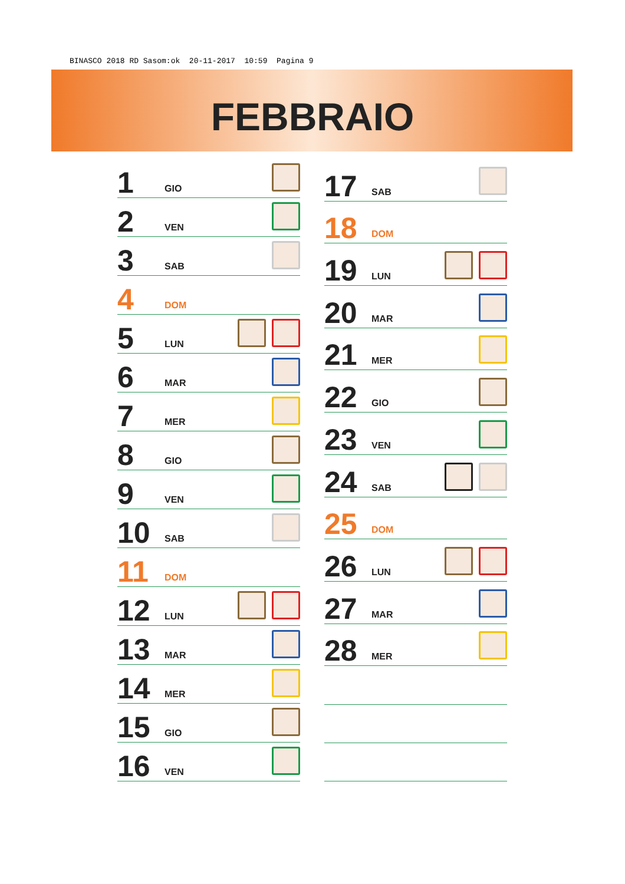BINASCO 2018 RD Sasom:ok 20-11-2017 10:59 Pagina 9
FEBBRAIO
| 1 | GIO | |
| 2 | VEN | |
| 3 | SAB | |
| 4 | DOM | |
| 5 | LUN | |
| 6 | MAR | |
| 7 | MER | |
| 8 | GIO | |
| 9 | VEN | |
| 10 | SAB | |
| 11 | DOM | |
| 12 | LUN | |
| 13 | MAR | |
| 14 | MER | |
| 15 | GIO | |
| 16 | VEN | |
| 17 | SAB | |
| 18 | DOM | |
| 19 | LUN | |
| 20 | MAR | |
| 21 | MER | |
| 22 | GIO | |
| 23 | VEN | |
| 24 | SAB | |
| 25 | DOM | |
| 26 | LUN | |
| 27 | MAR | |
| 28 | MER | |